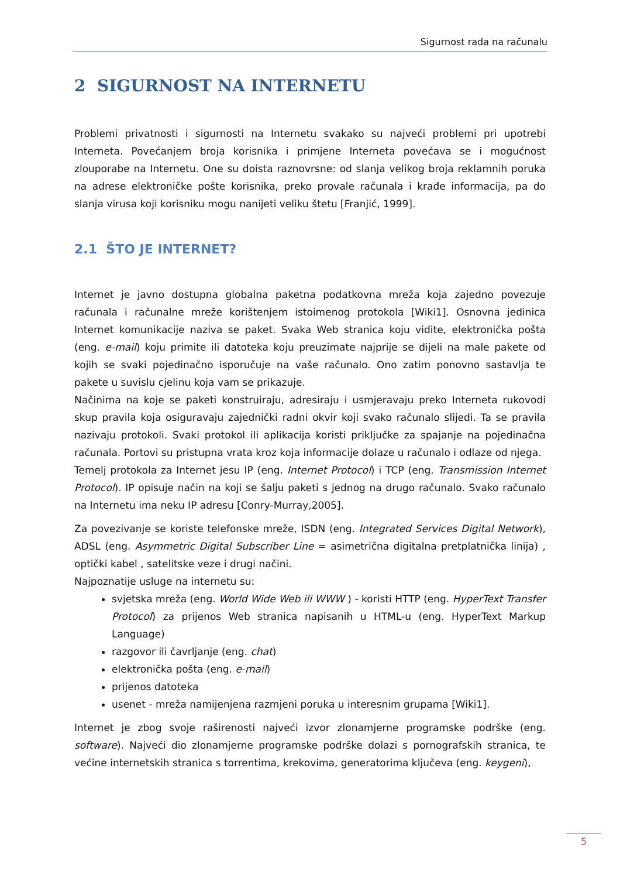Sigurnost rada na računalu
2 SIGURNOST NA INTERNETU
Problemi privatnosti i sigurnosti na Internetu svakako su najveći problemi pri upotrebi Interneta. Povećanjem broja korisnika i primjene Interneta povećava se i mogućnost zlouporabe na Internetu. One su doista raznovrsne: od slanja velikog broja reklamnih poruka na adrese elektroničke pošte korisnika, preko provale računala i krađe informacija, pa do slanja virusa koji korisniku mogu nanijeti veliku štetu [Franjić, 1999].
2.1 ŠTO JE INTERNET?
Internet je javno dostupna globalna paketna podatkovna mreža koja zajedno povezuje računala i računalne mreže korištenjem istoimenog protokola [Wiki1]. Osnovna jedinica Internet komunikacije naziva se paket. Svaka Web stranica koju vidite, elektronička pošta (eng. e-mail) koju primite ili datoteka koju preuzimate najprije se dijeli na male pakete od kojih se svaki pojedinačno isporučuje na vaše računalo. Ono zatim ponovno sastavlja te pakete u suvislu cjelinu koja vam se prikazuje.
Načinima na koje se paketi konstruiraju, adresiraju i usmjeravaju preko Interneta rukovodi skup pravila koja osiguravaju zajednički radni okvir koji svako računalo slijedi. Ta se pravila nazivaju protokoli. Svaki protokol ili aplikacija koristi priključke za spajanje na pojedinačna računala. Portovi su pristupna vrata kroz koja informacije dolaze u računalo i odlaze od njega.
Temelj protokola za Internet jesu IP (eng. Internet Protocol) i TCP (eng. Transmission Internet Protocol). IP opisuje način na koji se šalju paketi s jednog na drugo računalo. Svako računalo na Internetu ima neku IP adresu [Conry-Murray,2005].
Za povezivanje se koriste telefonske mreže, ISDN (eng. Integrated Services Digital Network), ADSL (eng. Asymmetric Digital Subscriber Line = asimetrična digitalna pretplatnička linija) , optički kabel , satelitske veze i drugi načini.
Najpoznatije usluge na internetu su:
svjetska mreža (eng. World Wide Web ili WWW ) - koristi HTTP (eng. HyperText Transfer Protocol) za prijenos Web stranica napisanih u HTML-u (eng. HyperText Markup Language)
razgovor ili čavrljanje (eng. chat)
elektronička pošta (eng. e-mail)
prijenos datoteka
usenet - mreža namijenjena razmjeni poruka u interesnim grupama [Wiki1].
Internet je zbog svoje raširenosti najveći izvor zlonamjerne programske podrške (eng. software). Najveći dio zlonamjerne programske podrške dolazi s pornografskih stranica, te većine internetskih stranica s torrentima, krekovima, generatorima ključeva (eng. keygeni),
5